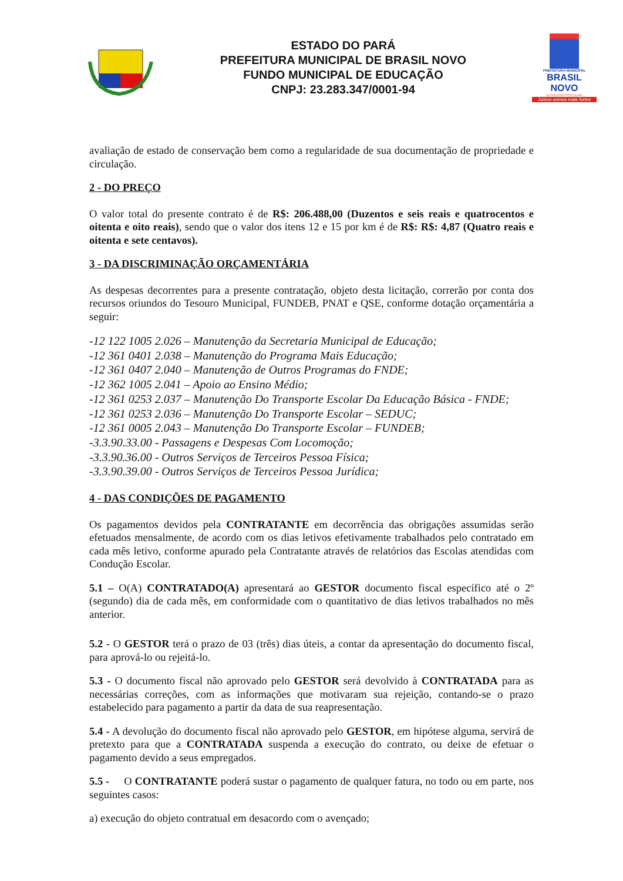ESTADO DO PARÁ
PREFEITURA MUNICIPAL DE BRASIL NOVO
FUNDO MUNICIPAL DE EDUCAÇÃO
CNPJ: 23.283.347/0001-94
PREFEITURA MUNICIPAL
BRASIL NOVO
GOVERNO POPULAR
Juntos somos mais fortes
avaliação de estado de conservação bem como a regularidade de sua documentação de propriedade e circulação.
2 - DO PREÇO
O valor total do presente contrato é de R$: 206.488,00 (Duzentos e seis reais e quatrocentos e oitenta e oito reais), sendo que o valor dos itens 12 e 15 por km é de R$: R$: 4,87 (Quatro reais e oitenta e sete centavos).
3 - DA DISCRIMINAÇÃO ORÇAMENTÁRIA
As despesas decorrentes para a presente contratação, objeto desta licitação, correrão por conta dos recursos oriundos do Tesouro Municipal, FUNDEB, PNAT e QSE, conforme dotação orçamentária a seguir:
-12 122 1005 2.026 – Manutenção da Secretaria Municipal de Educação;
-12 361 0401 2.038 – Manutenção do Programa Mais Educação;
-12 361 0407 2.040 – Manutenção de Outros Programas do FNDE;
-12 362 1005 2.041 – Apoio ao Ensino Médio;
-12 361 0253 2.037 – Manutenção Do Transporte Escolar Da Educação Básica - FNDE;
-12 361 0253 2.036 – Manutenção Do Transporte Escolar – SEDUC;
-12 361 0005 2.043 – Manutenção Do Transporte Escolar – FUNDEB;
-3.3.90.33.00 - Passagens e Despesas Com Locomoção;
-3.3.90.36.00 - Outros Serviços de Terceiros Pessoa Física;
-3.3.90.39.00 - Outros Serviços de Terceiros Pessoa Jurídica;
4 - DAS CONDIÇÕES DE PAGAMENTO
Os pagamentos devidos pela CONTRATANTE em decorrência das obrigações assumidas serão efetuados mensalmente, de acordo com os dias letivos efetivamente trabalhados pelo contratado em cada mês letivo, conforme apurado pela Contratante através de relatórios das Escolas atendidas com Condução Escolar.
5.1 – O(A) CONTRATADO(A) apresentará ao GESTOR documento fiscal específico até o 2º (segundo) dia de cada mês, em conformidade com o quantitativo de dias letivos trabalhados no mês anterior.
5.2 - O GESTOR terá o prazo de 03 (três) dias úteis, a contar da apresentação do documento fiscal, para aprová-lo ou rejeitá-lo.
5.3 - O documento fiscal não aprovado pelo GESTOR será devolvido à CONTRATADA para as necessárias correções, com as informações que motivaram sua rejeição, contando-se o prazo estabelecido para pagamento a partir da data de sua reapresentação.
5.4 - A devolução do documento fiscal não aprovado pelo GESTOR, em hipótese alguma, servirá de pretexto para que a CONTRATADA suspenda a execução do contrato, ou deixe de efetuar o pagamento devido a seus empregados.
5.5 - O CONTRATANTE poderá sustar o pagamento de qualquer fatura, no todo ou em parte, nos seguintes casos:
a) execução do objeto contratual em desacordo com o avençado;